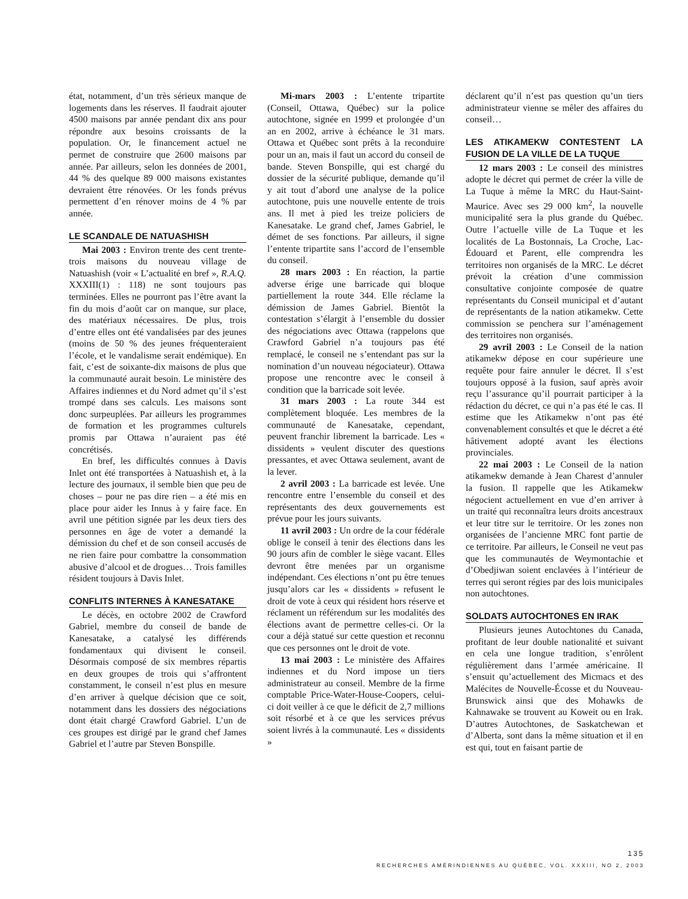état, notamment, d’un très sérieux manque de logements dans les réserves. Il faudrait ajouter 4500 maisons par année pendant dix ans pour répondre aux besoins croissants de la population. Or, le financement actuel ne permet de construire que 2600 maisons par année. Par ailleurs, selon les données de 2001, 44 % des quelque 89 000 maisons existantes devraient être rénovées. Or les fonds prévus permettent d’en rénover moins de 4 % par année.
LE SCANDALE DE NATUASHISH
Mai 2003 : Environ trente des cent trente-trois maisons du nouveau village de Natuashish (voir « L’actualité en bref », R.A.Q. XXXIII(1) : 118) ne sont toujours pas terminées. Elles ne pourront pas l’être avant la fin du mois d’août car on manque, sur place, des matériaux nécessaires. De plus, trois d’entre elles ont été vandalisées par des jeunes (moins de 50 % des jeunes fréquenteraient l’école, et le vandalisme serait endémique). En fait, c’est de soixante-dix maisons de plus que la communauté aurait besoin. Le ministère des Affaires indiennes et du Nord admet qu’il s’est trompé dans ses calculs. Les maisons sont donc surpeuplées. Par ailleurs les programmes de formation et les programmes culturels promis par Ottawa n’auraient pas été concrétisés.
En bref, les difficultés connues à Davis Inlet ont été transportées à Natuashish et, à la lecture des journaux, il semble bien que peu de choses – pour ne pas dire rien – a été mis en place pour aider les Innus à y faire face. En avril une pétition signée par les deux tiers des personnes en âge de voter a demandé la démission du chef et de son conseil accusés de ne rien faire pour combattre la consommation abusive d’alcool et de drogues… Trois familles résident toujours à Davis Inlet.
CONFLITS INTERNES À KANESATAKE
Le décès, en octobre 2002 de Crawford Gabriel, membre du conseil de bande de Kanesatake, a catalysé les différends fondamentaux qui divisent le conseil. Désormais composé de six membres répartis en deux groupes de trois qui s’affrontent constamment, le conseil n’est plus en mesure d’en arriver à quelque décision que ce soit, notamment dans les dossiers des négociations dont était chargé Crawford Gabriel. L’un de ces groupes est dirigé par le grand chef James Gabriel et l’autre par Steven Bonspille.
Mi-mars 2003 : L’entente tripartite (Conseil, Ottawa, Québec) sur la police autochtone, signée en 1999 et prolongée d’un an en 2002, arrive à échéance le 31 mars. Ottawa et Québec sont prêts à la reconduire pour un an, mais il faut un accord du conseil de bande. Steven Bonspille, qui est chargé du dossier de la sécurité publique, demande qu’il y ait tout d’abord une analyse de la police autochtone, puis une nouvelle entente de trois ans. Il met à pied les treize policiers de Kanesatake. Le grand chef, James Gabriel, le démet de ses fonctions. Par ailleurs, il signe l’entente tripartite sans l’accord de l’ensemble du conseil.
28 mars 2003 : En réaction, la partie adverse érige une barricade qui bloque partiellement la route 344. Elle réclame la démission de James Gabriel. Bientôt la contestation s’élargit à l’ensemble du dossier des négociations avec Ottawa (rappelons que Crawford Gabriel n’a toujours pas été remplacé, le conseil ne s’entendant pas sur la nomination d’un nouveau négociateur). Ottawa propose une rencontre avec le conseil à condition que la barricade soit levée.
31 mars 2003 : La route 344 est complètement bloquée. Les membres de la communauté de Kanesatake, cependant, peuvent franchir librement la barricade. Les « dissidents » veulent discuter des questions pressantes, et avec Ottawa seulement, avant de la lever.
2 avril 2003 : La barricade est levée. Une rencontre entre l’ensemble du conseil et des représentants des deux gouvernements est prévue pour les jours suivants.
11 avril 2003 : Un ordre de la cour fédérale oblige le conseil à tenir des élections dans les 90 jours afin de combler le siège vacant. Elles devront être menées par un organisme indépendant. Ces élections n’ont pu être tenues jusqu’alors car les « dissidents » refusent le droit de vote à ceux qui résident hors réserve et réclament un référendum sur les modalités des élections avant de permettre celles-ci. Or la cour a déjà statué sur cette question et reconnu que ces personnes ont le droit de vote.
13 mai 2003 : Le ministère des Affaires indiennes et du Nord impose un tiers administrateur au conseil. Membre de la firme comptable Price-Water-House-Coopers, celui-ci doit veiller à ce que le déficit de 2,7 millions soit résorbé et à ce que les services prévus soient livrés à la communauté. Les « dissidents »
déclarent qu’il n’est pas question qu’un tiers administrateur vienne se mêler des affaires du conseil…
LES ATIKAMEKW CONTESTENT LA FUSION DE LA VILLE DE LA TUQUE
12 mars 2003 : Le conseil des ministres adopte le décret qui permet de créer la ville de La Tuque à même la MRC du Haut-Saint-Maurice. Avec ses 29 000 km<sup>2</sup>, la nouvelle municipalité sera la plus grande du Québec. Outre l’actuelle ville de La Tuque et les localités de La Bostonnais, La Croche, Lac-Édouard et Parent, elle comprendra les territoires non organisés de la MRC. Le décret prévoit la création d’une commission consultative conjointe composée de quatre représentants du Conseil municipal et d’autant de représentants de la nation atikamekw. Cette commission se penchera sur l’aménagement des territoires non organisés.
29 avril 2003 : Le Conseil de la nation atikamekw dépose en cour supérieure une requête pour faire annuler le décret. Il s’est toujours opposé à la fusion, sauf après avoir reçu l’assurance qu’il pourrait participer à la rédaction du décret, ce qui n’a pas été le cas. Il estime que les Atikamekw n’ont pas été convenablement consultés et que le décret a été hâtivement adopté avant les élections provinciales.
22 mai 2003 : Le Conseil de la nation atikamekw demande à Jean Charest d’annuler la fusion. Il rappelle que les Atikamekw négocient actuellement en vue d’en arriver à un traité qui reconnaîtra leurs droits ancestraux et leur titre sur le territoire. Or les zones non organisées de l’ancienne MRC font partie de ce territoire. Par ailleurs, le Conseil ne veut pas que les communautés de Weymontachie et d’Obedjiwan soient enclavées à l’intérieur de terres qui seront régies par des lois municipales non autochtones.
SOLDATS AUTOCHTONES EN IRAK
Plusieurs jeunes Autochtones du Canada, profitant de leur double nationalité et suivant en cela une longue tradition, s’enrôlent régulièrement dans l’armée américaine. Il s’ensuit qu’actuellement des Micmacs et des Malécites de Nouvelle-Écosse et du Nouveau-Brunswick ainsi que des Mohawks de Kahnawake se trouvent au Koweit ou en Irak. D’autres Autochtones, de Saskatchewan et d’Alberta, sont dans la même situation et il en est qui, tout en faisant partie de
135
RECHERCHES AMÉRINDIENNES AU QUÉBEC, VOL. XXXIII, NO 2, 2003